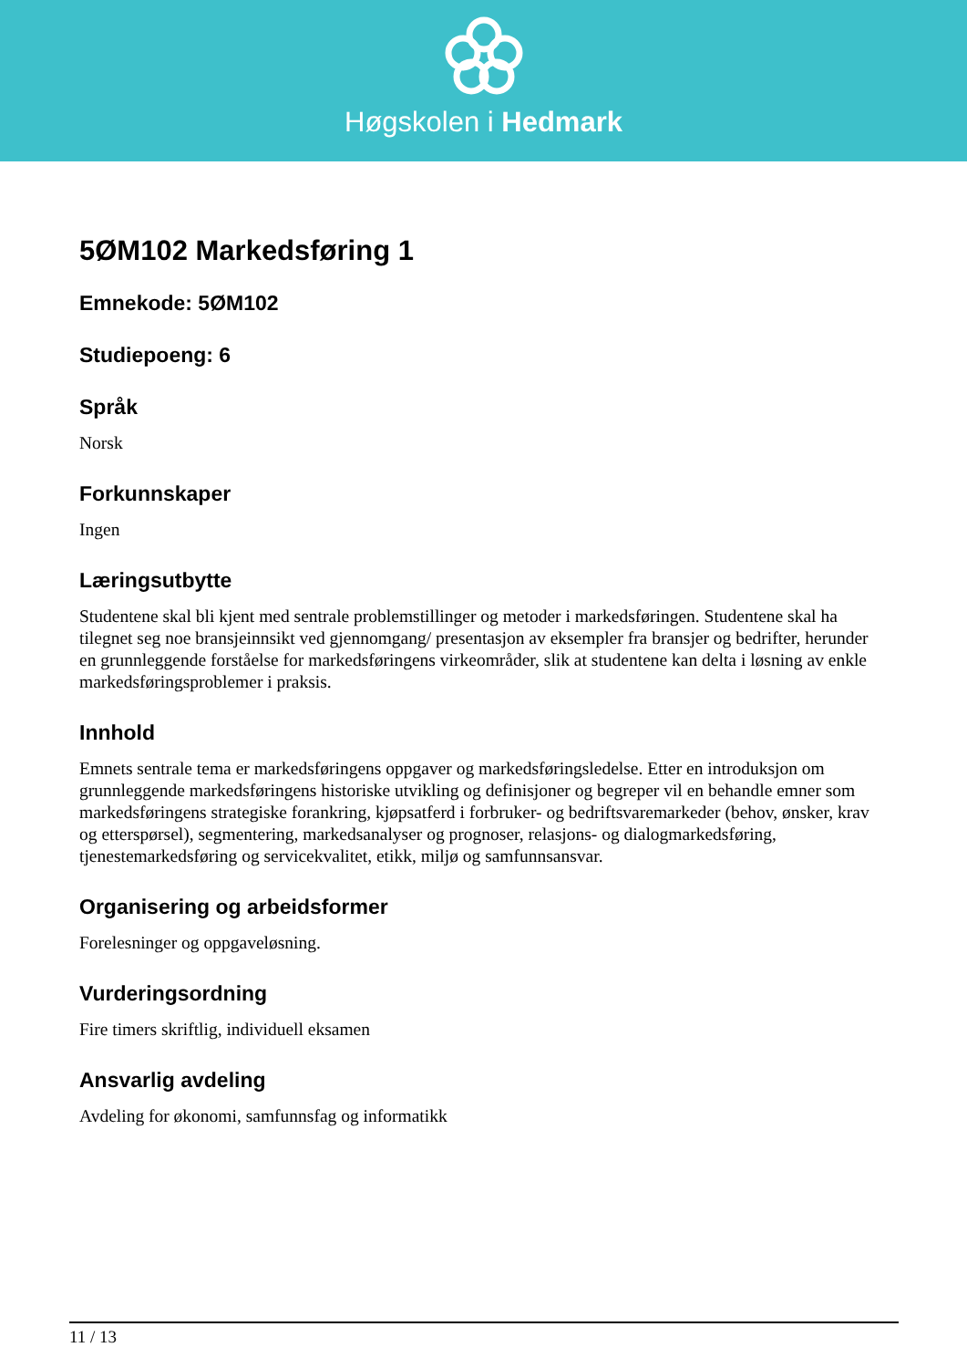Høgskolen i Hedmark
5ØM102 Markedsføring 1
Emnekode: 5ØM102
Studiepoeng: 6
Språk
Norsk
Forkunnskaper
Ingen
Læringsutbytte
Studentene skal bli kjent med sentrale problemstillinger og metoder i markedsføringen. Studentene skal ha tilegnet seg noe bransjeinnsikt ved gjennomgang/ presentasjon av eksempler fra bransjer og bedrifter, herunder en grunnleggende forståelse for markedsføringens virkeområder, slik at studentene kan delta i løsning av enkle markedsføringsproblemer i praksis.
Innhold
Emnets sentrale tema er markedsføringens oppgaver og markedsføringsledelse. Etter en introduksjon om grunnleggende markedsføringens historiske utvikling og definisjoner og begreper vil en behandle emner som markedsføringens strategiske forankring, kjøpsatferd i forbruker- og bedriftsvaremarkeder (behov, ønsker, krav og etterspørsel), segmentering, markedsanalyser og prognoser, relasjons- og dialogmarkedsføring, tjenestemarkedsføring og servicekvalitet, etikk, miljø og samfunnsansvar.
Organisering og arbeidsformer
Forelesninger og oppgaveløsning.
Vurderingsordning
Fire timers skriftlig, individuell eksamen
Ansvarlig avdeling
Avdeling for økonomi, samfunnsfag og informatikk
11 / 13